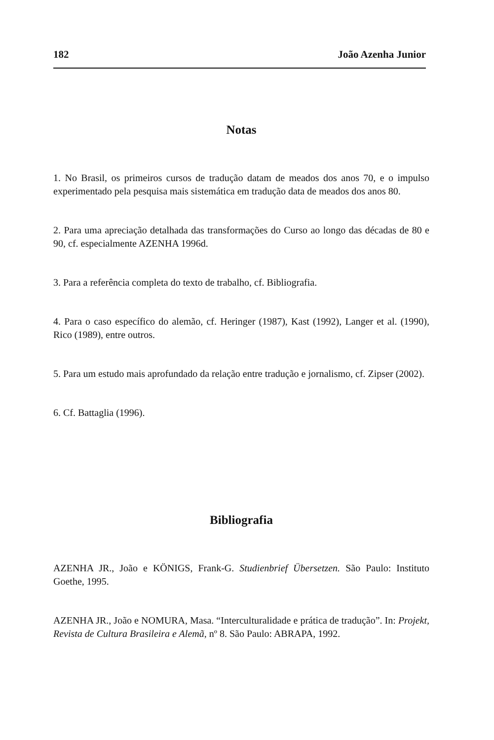182 João Azenha Junior
Notas
1. No Brasil, os primeiros cursos de tradução datam de meados dos anos 70, e o impulso experimentado pela pesquisa mais sistemática em tradução data de meados dos anos 80.
2. Para uma apreciação detalhada das transformações do Curso ao longo das décadas de 80 e 90, cf. especialmente AZENHA 1996d.
3. Para a referência completa do texto de trabalho, cf. Bibliografia.
4. Para o caso específico do alemão, cf. Heringer (1987), Kast (1992), Langer et al. (1990), Rico (1989), entre outros.
5. Para um estudo mais aprofundado da relação entre tradução e jornalismo, cf. Zipser (2002).
6. Cf. Battaglia (1996).
Bibliografia
AZENHA JR., João e KÖNIGS, Frank-G. Studienbrief Übersetzen. São Paulo: Instituto Goethe, 1995.
AZENHA JR., João e NOMURA, Masa. “Interculturalidade e prática de tradução”. In: Projekt, Revista de Cultura Brasileira e Alemã, nº 8. São Paulo: ABRAPA, 1992.